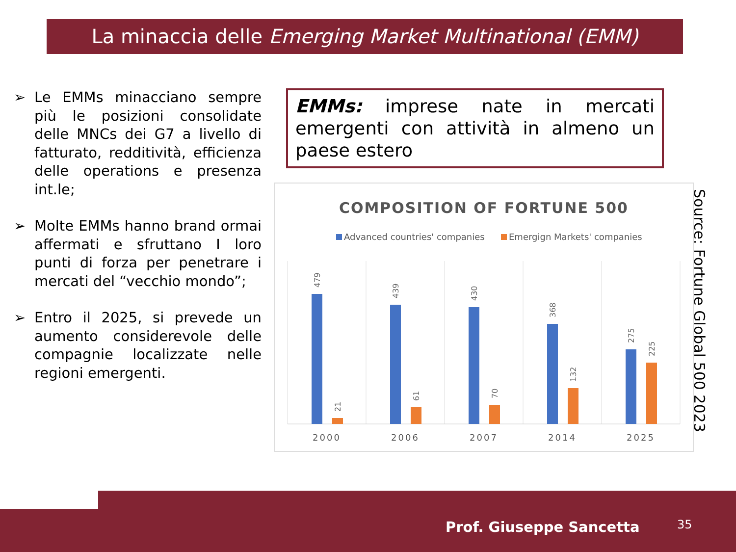La minaccia delle Emerging Market Multinational (EMM)
➢ Le EMMs minacciano sempre più le posizioni consolidate delle MNCs dei G7 a livello di fatturato, redditività, efficienza delle operations e presenza int.le;
➢ Molte EMMs hanno brand ormai affermati e sfruttano I loro punti di forza per penetrare i mercati del “vecchio mondo”;
➢ Entro il 2025, si prevede un aumento considerevole delle compagnie localizzate nelle regioni emergenti.
EMMs: imprese nate in mercati emergenti con attività in almeno un paese estero
COMPOSITION OF FORTUNE 500
Advanced countries' companies
Emergign Markets' companies
479
21
439
61
430
70
368
132
275
225
2000
2006
2007
2014
2025
Source: Fortune Global 500 2023
Prof. Giuseppe Sancetta 35